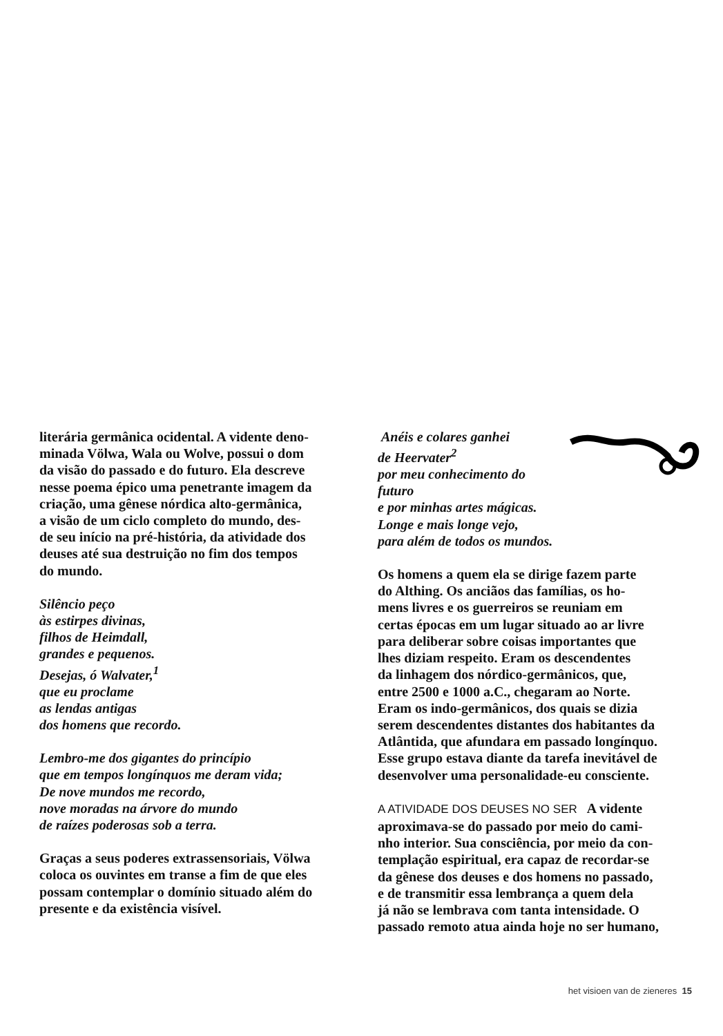literária germânica ocidental. A vidente deno-
minada Völwa, Wala ou Wolve, possui o dom
da visão do passado e do futuro. Ela descreve
nesse poema épico uma penetrante imagem da
criação, uma gênese nórdica alto-germânica,
a visão de um ciclo completo do mundo, des-
de seu início na pré-história, da atividade dos
deuses até sua destruição no fim dos tempos
do mundo.
Silêncio peço
às estirpes divinas,
filhos de Heimdall,
grandes e pequenos.
Desejas, ó Walvater,<sup>1</sup>
que eu proclame
as lendas antigas
dos homens que recordo.
Lembro-me dos gigantes do princípio
que em tempos longínquos me deram vida;
De nove mundos me recordo,
nove moradas na árvore do mundo
de raízes poderosas sob a terra.
Graças a seus poderes extrassensoriais, Völwa
coloca os ouvintes em transe a fim de que eles
possam contemplar o domínio situado além do
presente e da existência visível.
Anéis e colares ganhei
de Heervater<sup>2</sup>
por meu conhecimento do futuro
e por minhas artes mágicas.
Longe e mais longe vejo,
para além de todos os mundos.
Os homens a quem ela se dirige fazem parte
do Althing. Os anciãos das famílias, os ho-
mens livres e os guerreiros se reuniam em
certas épocas em um lugar situado ao ar livre
para deliberar sobre coisas importantes que
lhes diziam respeito. Eram os descendentes
da linhagem dos nórdico-germânicos, que,
entre 2500 e 1000 a.C., chegaram ao Norte.
Eram os indo-germânicos, dos quais se dizia
serem descendentes distantes dos habitantes da
Atlântida, que afundara em passado longínquo.
Esse grupo estava diante da tarefa inevitável de
desenvolver uma personalidade-eu consciente.
A ATIVIDADE DOS DEUSES NO SER A vidente
aproximava-se do passado por meio do cami-
nho interior. Sua consciência, por meio da con-
templação espiritual, era capaz de recordar-se
da gênese dos deuses e dos homens no passado,
e de transmitir essa lembrança a quem dela
já não se lembrava com tanta intensidade. O
passado remoto atua ainda hoje no ser humano,
het visioen van de zieneres 15